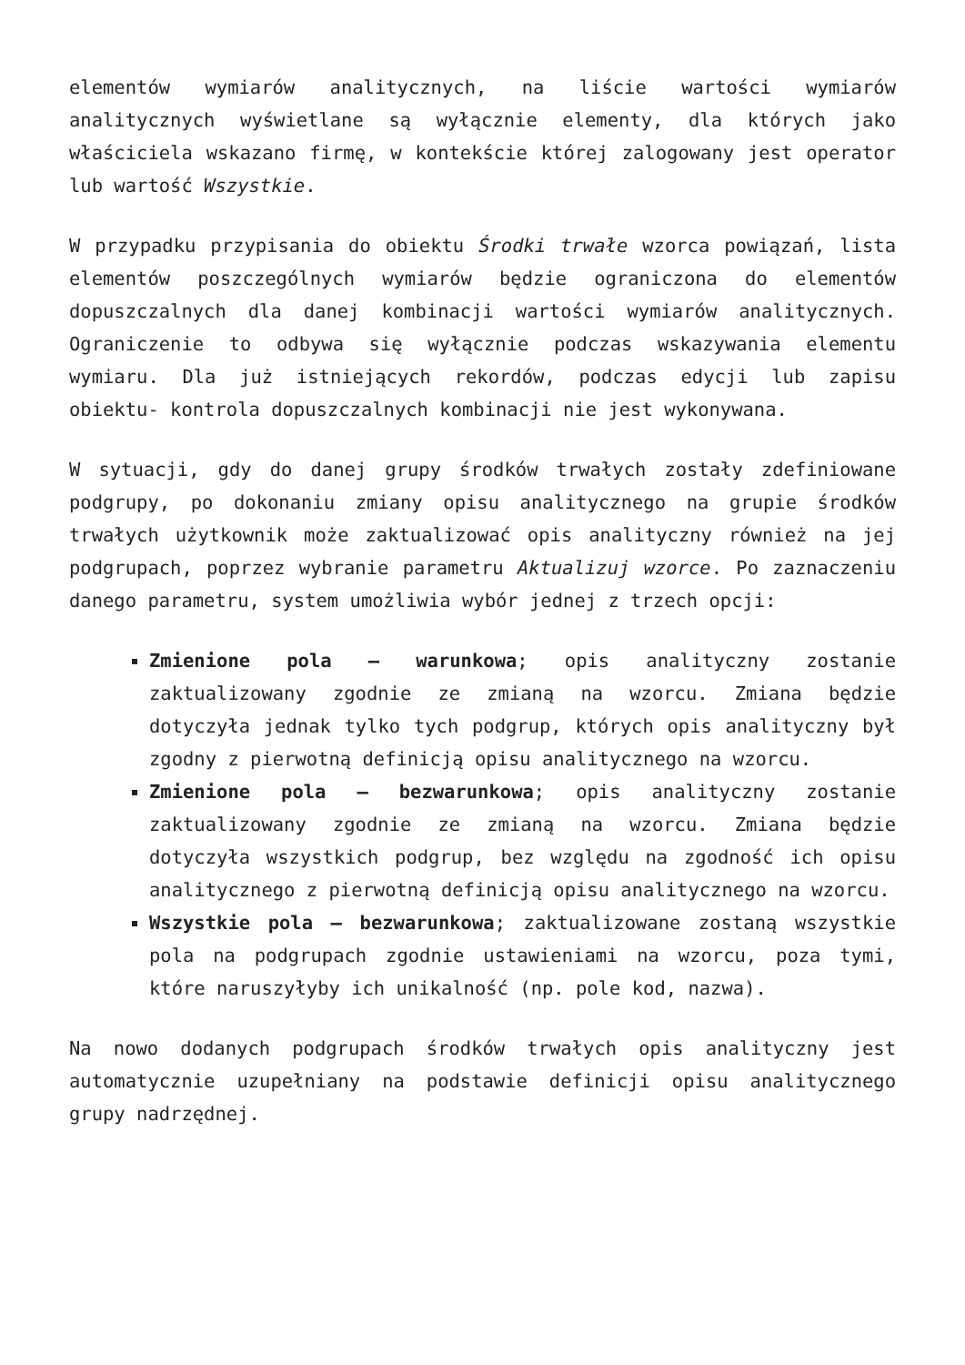elementów wymiarów analitycznych, na liście wartości wymiarów analitycznych wyświetlane są wyłącznie elementy, dla których jako właściciela wskazano firmę, w kontekście której zalogowany jest operator lub wartość Wszystkie.
W przypadku przypisania do obiektu Środki trwałe wzorca powiązań, lista elementów poszczególnych wymiarów będzie ograniczona do elementów dopuszczalnych dla danej kombinacji wartości wymiarów analitycznych. Ograniczenie to odbywa się wyłącznie podczas wskazywania elementu wymiaru. Dla już istniejących rekordów, podczas edycji lub zapisu obiektu- kontrola dopuszczalnych kombinacji nie jest wykonywana.
W sytuacji, gdy do danej grupy środków trwałych zostały zdefiniowane podgrupy, po dokonaniu zmiany opisu analitycznego na grupie środków trwałych użytkownik może zaktualizować opis analityczny również na jej podgrupach, poprzez wybranie parametru Aktualizuj wzorce. Po zaznaczeniu danego parametru, system umożliwia wybór jednej z trzech opcji:
Zmienione pola – warunkowa; opis analityczny zostanie zaktualizowany zgodnie ze zmianą na wzorcu. Zmiana będzie dotyczyła jednak tylko tych podgrup, których opis analityczny był zgodny z pierwotną definicją opisu analitycznego na wzorcu.
Zmienione pola – bezwarunkowa; opis analityczny zostanie zaktualizowany zgodnie ze zmianą na wzorcu. Zmiana będzie dotyczyła wszystkich podgrup, bez względu na zgodność ich opisu analitycznego z pierwotną definicją opisu analitycznego na wzorcu.
Wszystkie pola – bezwarunkowa; zaktualizowane zostaną wszystkie pola na podgrupach zgodnie ustawieniami na wzorcu, poza tymi, które naruszyłyby ich unikalność (np. pole kod, nazwa).
Na nowo dodanych podgrupach środków trwałych opis analityczny jest automatycznie uzupełniany na podstawie definicji opisu analitycznego grupy nadrzędnej.